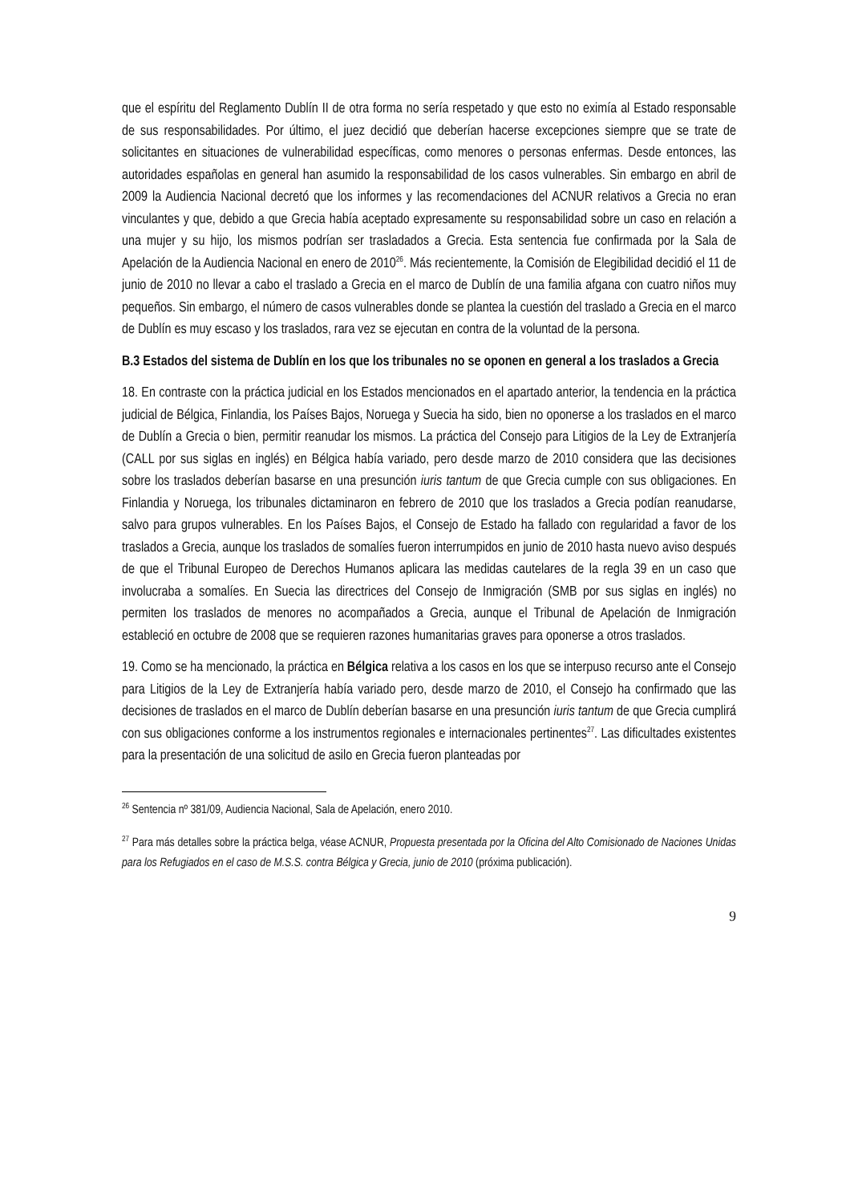que el espíritu del Reglamento Dublín II de otra forma no sería respetado y que esto no eximía al Estado responsable de sus responsabilidades. Por último, el juez decidió que deberían hacerse excepciones siempre que se trate de solicitantes en situaciones de vulnerabilidad específicas, como menores o personas enfermas. Desde entonces, las autoridades españolas en general han asumido la responsabilidad de los casos vulnerables. Sin embargo en abril de 2009 la Audiencia Nacional decretó que los informes y las recomendaciones del ACNUR relativos a Grecia no eran vinculantes y que, debido a que Grecia había aceptado expresamente su responsabilidad sobre un caso en relación a una mujer y su hijo, los mismos podrían ser trasladados a Grecia. Esta sentencia fue confirmada por la Sala de Apelación de la Audiencia Nacional en enero de 2010<sup>26</sup>. Más recientemente, la Comisión de Elegibilidad decidió el 11 de junio de 2010 no llevar a cabo el traslado a Grecia en el marco de Dublín de una familia afgana con cuatro niños muy pequeños. Sin embargo, el número de casos vulnerables donde se plantea la cuestión del traslado a Grecia en el marco de Dublín es muy escaso y los traslados, rara vez se ejecutan en contra de la voluntad de la persona.
B.3 Estados del sistema de Dublín en los que los tribunales no se oponen en general a los traslados a Grecia
18. En contraste con la práctica judicial en los Estados mencionados en el apartado anterior, la tendencia en la práctica judicial de Bélgica, Finlandia, los Países Bajos, Noruega y Suecia ha sido, bien no oponerse a los traslados en el marco de Dublín a Grecia o bien, permitir reanudar los mismos. La práctica del Consejo para Litigios de la Ley de Extranjería (CALL por sus siglas en inglés) en Bélgica había variado, pero desde marzo de 2010 considera que las decisiones sobre los traslados deberían basarse en una presunción iuris tantum de que Grecia cumple con sus obligaciones. En Finlandia y Noruega, los tribunales dictaminaron en febrero de 2010 que los traslados a Grecia podían reanudarse, salvo para grupos vulnerables. En los Países Bajos, el Consejo de Estado ha fallado con regularidad a favor de los traslados a Grecia, aunque los traslados de somalíes fueron interrumpidos en junio de 2010 hasta nuevo aviso después de que el Tribunal Europeo de Derechos Humanos aplicara las medidas cautelares de la regla 39 en un caso que involucraba a somalíes. En Suecia las directrices del Consejo de Inmigración (SMB por sus siglas en inglés) no permiten los traslados de menores no acompañados a Grecia, aunque el Tribunal de Apelación de Inmigración estableció en octubre de 2008 que se requieren razones humanitarias graves para oponerse a otros traslados.
19. Como se ha mencionado, la práctica en Bélgica relativa a los casos en los que se interpuso recurso ante el Consejo para Litigios de la Ley de Extranjería había variado pero, desde marzo de 2010, el Consejo ha confirmado que las decisiones de traslados en el marco de Dublín deberían basarse en una presunción iuris tantum de que Grecia cumplirá con sus obligaciones conforme a los instrumentos regionales e internacionales pertinentes<sup>27</sup>. Las dificultades existentes para la presentación de una solicitud de asilo en Grecia fueron planteadas por
<sup>26</sup> Sentencia nº 381/09, Audiencia Nacional, Sala de Apelación, enero 2010.
<sup>27</sup> Para más detalles sobre la práctica belga, véase ACNUR, Propuesta presentada por la Oficina del Alto Comisionado de Naciones Unidas para los Refugiados en el caso de M.S.S. contra Bélgica y Grecia, junio de 2010 (próxima publicación).
9